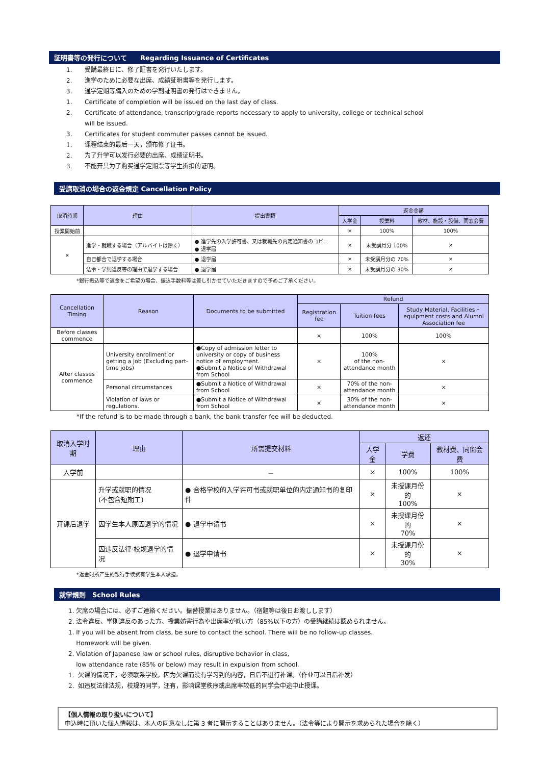証明書等の発行について　　Regarding Issuance of Certificates
1. 受講最終日に、修了証書を発行いたします。
2. 進学のために必要な出席、成績証明書等を発行します。
3. 通学定期等購入のための学割証明書の発行はできません。
1. Certificate of completion will be issued on the last day of class.
2. Certificate of attendance, transcript/grade reports necessary to apply to university, college or technical school
will be issued.
3. Certificates for student commuter passes cannot be issued.
1. 课程结束的最后一天，颁布修了证书。
2. 为了升学可以发行必要的出席、成绩证明书。
3. 不能开具为了购买通学定期票等学生折扣的证明。
受講取消の場合の返金規定 Cancellation Policy
| 取消時期 | 理由 | 提出書類 | 返金金額 | | |
| --- | --- | --- | --- | --- | --- |
| | | | 入学金 | 授業料 | 教材、施設・設備、同窓会費 |
| 授業開始前 | | | × | 100% | 100% |
| × | 進学・就職する場合（アルバイトは除く） | ● 進学先の入学許可書、又は就職先の内定通知書のコピー ● 退学届 | × | 未受講月分 100% | × |
| | 自己都合で退学する場合 | ● 退学届 | × | 未受講月分の 70% | × |
| | 法令・学則違反等の理由で退学する場合 | ● 退学届 | × | 未受講月分の 30% | × |
*銀行振込等で返金をご希望の場合、振込手数料等は差し引かせていただきますので予めご了承ください。
| Cancellation Timing | Reason | Documents to be submitted | Refund | | |
| --- | --- | --- | --- | --- | --- |
| | | | Registration fee | Tuition fees | Study Material, Facilities・equipment costs and Alumni Association fee |
| Before classes commence | | | × | 100% | 100% |
| After classes commence | University enrollment or getting a job (Excluding part-time jobs) | ●Copy of admission letter to university or copy of business notice of employment. ●Submit a Notice of Withdrawal from School | × | 100% of the non-attendance month | × |
| | Personal circumstances | ●Submit a Notice of Withdrawal from School | × | 70% of the non-attendance month | × |
| | Violation of laws or regulations. | ●Submit a Notice of Withdrawal from School | × | 30% of the non-attendance month | × |
*If the refund is to be made through a bank, the bank transfer fee will be deducted.
| 取消入学时期 | 理由 | 所需提交材料 | 返还 | | |
| --- | --- | --- | --- | --- | --- |
| | | | 入学金 | 学费 | 教材费、同窗会费 |
| 入学前 | | － | × | 100% | 100% |
| 开课后退学 | 升学或就职的情况 (不包含短期工) | ● 合格学校的入学许可书或就职单位的内定通知书的复印件 | × | 未授课月份的 100% | × |
| | 因学生本人原因退学的情况 | ● 退学申请书 | × | 未授课月份的 70% | × |
| | 因违反法律·校规退学的情况 | ● 退学申请书 | × | 未授课月份的 30% | × |
*返金时所产生的银行手续费有学生本人承担。
就学規則　School Rules
1. 欠席の場合には、必ずご連絡ください。振替授業はありません。（宿題等は後日お渡しします）
2. 法令違反、学則違反のあった方、授業妨害行為や出席率が低い方（85%以下の方）の受講継続は認められません。
1. If you will be absent from class, be sure to contact the school. There will be no follow-up classes.
Homework will be given.
2. Violation of Japanese law or school rules, disruptive behavior in class,
low attendance rate (85% or below) may result in expulsion from school.
1. 欠课的情况下，必须联系学校。因为欠课而没有学习到的内容，日后不进行补课。（作业可以日后补发）
2. 如违反法律法规，校规的同学，还有，影响课堂秩序或出席率较低的同学会中途中止授课。
【個人情報の取り扱いについて】
申込時に頂いた個人情報は、本人の同意なしに第 3 者に開示することはありません。（法令等により開示を求められた場合を除く）